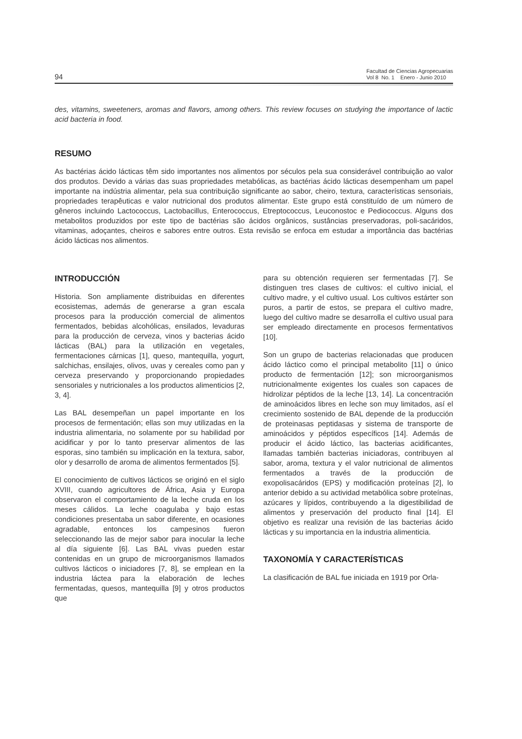94 Facultad de Ciencias Agropecuarias
Vol 8 No. 1 Enero - Junio 2010
des, vitamins, sweeteners, aromas and flavors, among others. This review focuses on studying the importance of lactic acid bacteria in food.
RESUMO
As bactérias ácido lácticas têm sido importantes nos alimentos por séculos pela sua considerável contribuição ao valor dos produtos. Devido a várias das suas propriedades metabólicas, as bactérias ácido lácticas desempenham um papel importante na indústria alimentar, pela sua contribuição significante ao sabor, cheiro, textura, características sensoriais, propriedades terapêuticas e valor nutricional dos produtos alimentar. Este grupo está constituído de um número de gêneros incluindo Lactococcus, Lactobacillus, Enterococcus, Etreptococcus, Leuconostoc e Pediococcus. Alguns dos metabolitos produzidos por este tipo de bactérias são ácidos orgânicos, sustâncias preservadoras, poli-sacáridos, vitaminas, adoçantes, cheiros e sabores entre outros. Esta revisão se enfoca em estudar a importância das bactérias ácido lácticas nos alimentos.
INTRODUCCIÓN
Historia. Son ampliamente distribuidas en diferentes ecosistemas, además de generarse a gran escala procesos para la producción comercial de alimentos fermentados, bebidas alcohólicas, ensilados, levaduras para la producción de cerveza, vinos y bacterias ácido lácticas (BAL) para la utilización en vegetales, fermentaciones cárnicas [1], queso, mantequilla, yogurt, salchichas, ensilajes, olivos, uvas y cereales como pan y cerveza preservando y proporcionando propiedades sensoriales y nutricionales a los productos alimenticios [2, 3, 4].
Las BAL desempeñan un papel importante en los procesos de fermentación; ellas son muy utilizadas en la industria alimentaria, no solamente por su habilidad por acidificar y por lo tanto preservar alimentos de las esporas, sino también su implicación en la textura, sabor, olor y desarrollo de aroma de alimentos fermentados [5].
El conocimiento de cultivos lácticos se originó en el siglo XVIII, cuando agricultores de África, Asia y Europa observaron el comportamiento de la leche cruda en los meses cálidos. La leche coagulaba y bajo estas condiciones presentaba un sabor diferente, en ocasiones agradable, entonces los campesinos fueron seleccionando las de mejor sabor para inocular la leche al día siguiente [6]. Las BAL vivas pueden estar contenidas en un grupo de microorganismos llamados cultivos lácticos o iniciadores [7, 8], se emplean en la industria láctea para la elaboración de leches fermentadas, quesos, mantequilla [9] y otros productos que
para su obtención requieren ser fermentadas [7]. Se distinguen tres clases de cultivos: el cultivo inicial, el cultivo madre, y el cultivo usual. Los cultivos estárter son puros, a partir de estos, se prepara el cultivo madre, luego del cultivo madre se desarrolla el cultivo usual para ser empleado directamente en procesos fermentativos [10].
Son un grupo de bacterias relacionadas que producen ácido láctico como el principal metabolito [11] o único producto de fermentación [12]; son microorganismos nutricionalmente exigentes los cuales son capaces de hidrolizar péptidos de la leche [13, 14]. La concentración de aminoácidos libres en leche son muy limitados, así el crecimiento sostenido de BAL depende de la producción de proteinasas peptidasas y sistema de transporte de aminoácidos y péptidos específicos [14]. Además de producir el ácido láctico, las bacterias acidificantes, llamadas también bacterias iniciadoras, contribuyen al sabor, aroma, textura y el valor nutricional de alimentos fermentados a través de la producción de exopolisacáridos (EPS) y modificación proteínas [2], lo anterior debido a su actividad metabólica sobre proteínas, azúcares y lípidos, contribuyendo a la digestibilidad de alimentos y preservación del producto final [14]. El objetivo es realizar una revisión de las bacterias ácido lácticas y su importancia en la industria alimenticia.
TAXONOMÍA Y CARACTERÍSTICAS
La clasificación de BAL fue iniciada en 1919 por Orla-